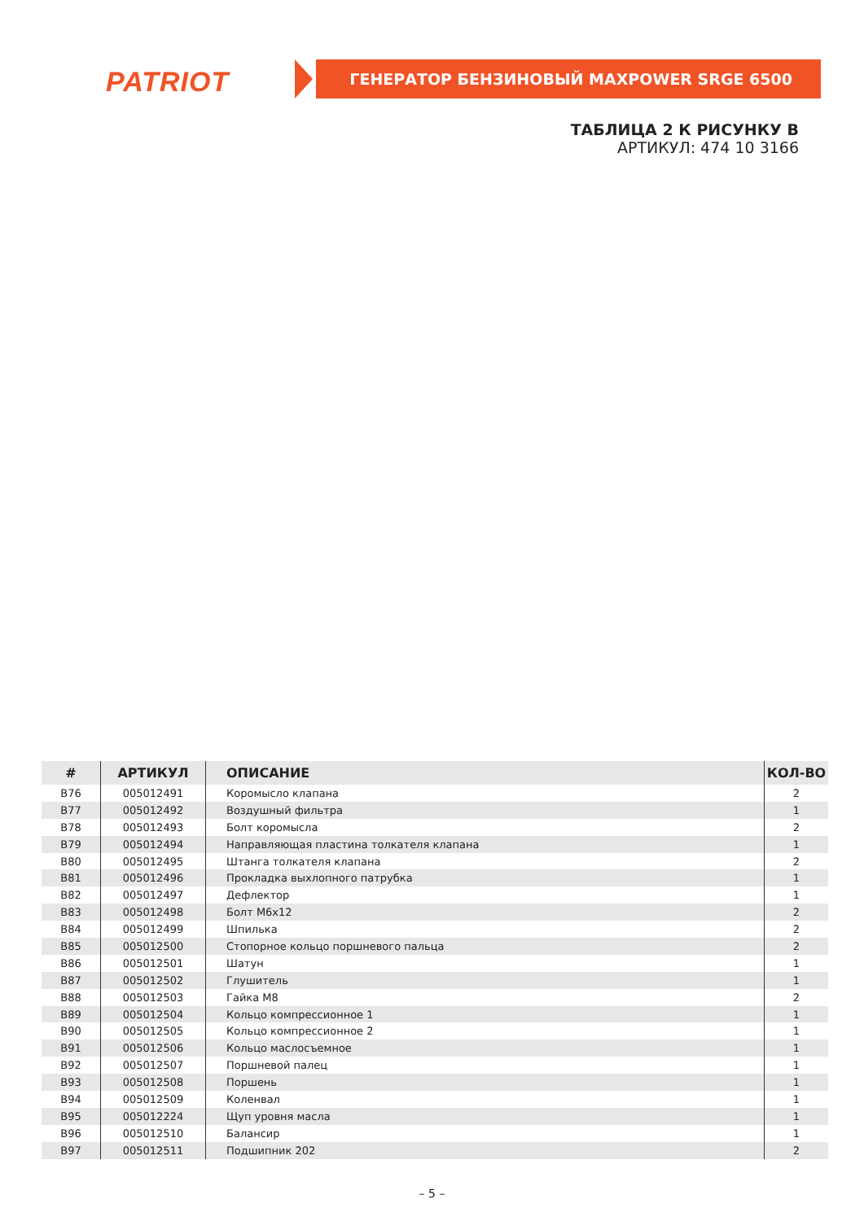PATRIOT ГЕНЕРАТОР БЕНЗИНОВЫЙ MAXPOWER SRGE 6500
ТАБЛИЦА 2 К РИСУНКУ B
АРТИКУЛ: 474 10 3166
| # | АРТИКУЛ | ОПИСАНИЕ | КОЛ-ВО |
| --- | --- | --- | --- |
| B76 | 005012491 | Коромысло клапана | 2 |
| B77 | 005012492 | Воздушный фильтра | 1 |
| B78 | 005012493 | Болт коромысла | 2 |
| B79 | 005012494 | Направляющая пластина толкателя клапана | 1 |
| B80 | 005012495 | Штанга толкателя клапана | 2 |
| B81 | 005012496 | Прокладка выхлопного патрубка | 1 |
| B82 | 005012497 | Дефлектор | 1 |
| B83 | 005012498 | Болт M6x12 | 2 |
| B84 | 005012499 | Шпилька | 2 |
| B85 | 005012500 | Стопорное кольцо поршневого пальца | 2 |
| B86 | 005012501 | Шатун | 1 |
| B87 | 005012502 | Глушитель | 1 |
| B88 | 005012503 | Гайка M8 | 2 |
| B89 | 005012504 | Кольцо компрессионное 1 | 1 |
| B90 | 005012505 | Кольцо компрессионное 2 | 1 |
| B91 | 005012506 | Кольцо маслосъемное | 1 |
| B92 | 005012507 | Поршневой палец | 1 |
| B93 | 005012508 | Поршень | 1 |
| B94 | 005012509 | Коленвал | 1 |
| B95 | 005012224 | Щуп уровня масла | 1 |
| B96 | 005012510 | Балансир | 1 |
| B97 | 005012511 | Подшипник 202 | 2 |
– 5 –